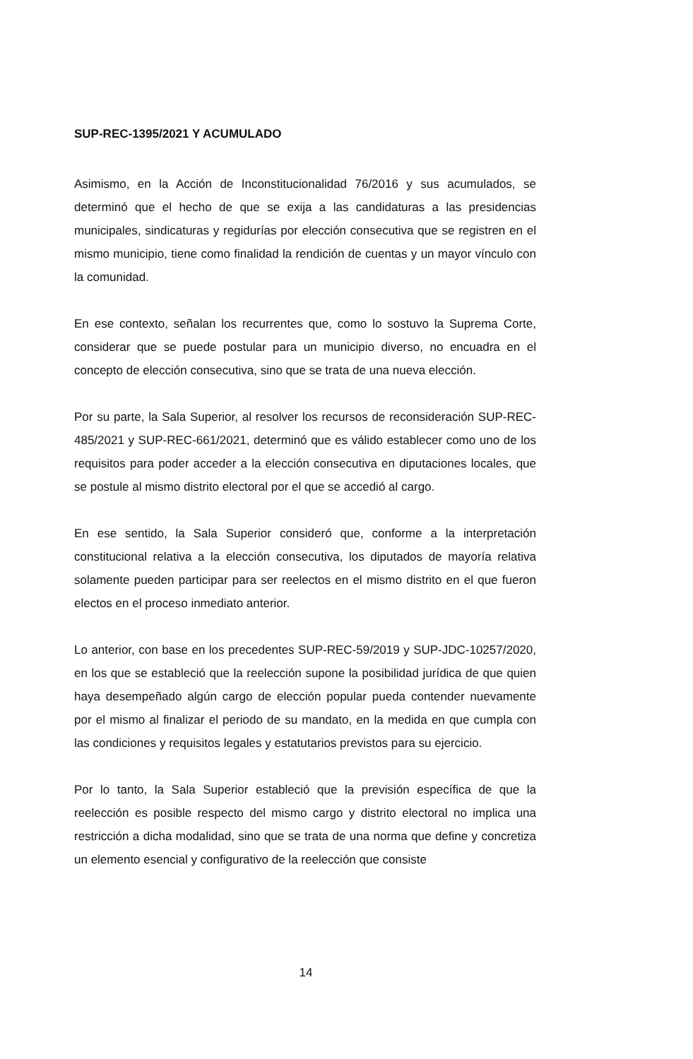SUP-REC-1395/2021 Y ACUMULADO
Asimismo, en la Acción de Inconstitucionalidad 76/2016 y sus acumulados, se determinó que el hecho de que se exija a las candidaturas a las presidencias municipales, sindicaturas y regidurías por elección consecutiva que se registren en el mismo municipio, tiene como finalidad la rendición de cuentas y un mayor vínculo con la comunidad.
En ese contexto, señalan los recurrentes que, como lo sostuvo la Suprema Corte, considerar que se puede postular para un municipio diverso, no encuadra en el concepto de elección consecutiva, sino que se trata de una nueva elección.
Por su parte, la Sala Superior, al resolver los recursos de reconsideración SUP-REC-485/2021 y SUP-REC-661/2021, determinó que es válido establecer como uno de los requisitos para poder acceder a la elección consecutiva en diputaciones locales, que se postule al mismo distrito electoral por el que se accedió al cargo.
En ese sentido, la Sala Superior consideró que, conforme a la interpretación constitucional relativa a la elección consecutiva, los diputados de mayoría relativa solamente pueden participar para ser reelectos en el mismo distrito en el que fueron electos en el proceso inmediato anterior.
Lo anterior, con base en los precedentes SUP-REC-59/2019 y SUP-JDC-10257/2020, en los que se estableció que la reelección supone la posibilidad jurídica de que quien haya desempeñado algún cargo de elección popular pueda contender nuevamente por el mismo al finalizar el periodo de su mandato, en la medida en que cumpla con las condiciones y requisitos legales y estatutarios previstos para su ejercicio.
Por lo tanto, la Sala Superior estableció que la previsión específica de que la reelección es posible respecto del mismo cargo y distrito electoral no implica una restricción a dicha modalidad, sino que se trata de una norma que define y concretiza un elemento esencial y configurativo de la reelección que consiste
14